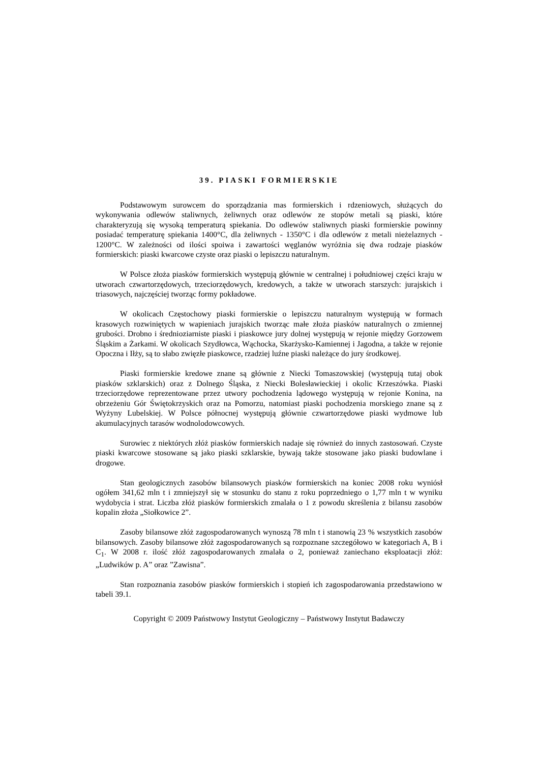39. PIASKI FORMIERSKIE
Podstawowym surowcem do sporządzania mas formierskich i rdzeniowych, służących do wykonywania odlewów staliwnych, żeliwnych oraz odlewów ze stopów metali są piaski, które charakteryzują się wysoką temperaturą spiekania. Do odlewów staliwnych piaski formierskie powinny posiadać temperaturę spiekania 1400°C, dla żeliwnych - 1350°C i dla odlewów z metali nieżelaznych - 1200°C. W zależności od ilości spoiwa i zawartości węglanów wyróżnia się dwa rodzaje piasków formierskich: piaski kwarcowe czyste oraz piaski o lepiszczu naturalnym.
W Polsce złoża piasków formierskich występują głównie w centralnej i południowej części kraju w utworach czwartorzędowych, trzeciorzędowych, kredowych, a także w utworach starszych: jurajskich i triasowych, najczęściej tworząc formy pokładowe.
W okolicach Częstochowy piaski formierskie o lepiszczu naturalnym występują w formach krasowych rozwiniętych w wapieniach jurajskich tworząc małe złoża piasków naturalnych o zmiennej grubości. Drobno i średnioziarniste piaski i piaskowce jury dolnej występują w rejonie między Gorzowem Śląskim a Żarkami. W okolicach Szydłowca, Wąchocka, Skarżysko-Kamiennej i Jagodna, a także w rejonie Opoczna i Iłży, są to słabo zwięzłe piaskowce, rzadziej luźne piaski należące do jury środkowej.
Piaski formierskie kredowe znane są głównie z Niecki Tomaszowskiej (występują tutaj obok piasków szklarskich) oraz z Dolnego Śląska, z Niecki Bolesławieckiej i okolic Krzeszówka. Piaski trzeciorzędowe reprezentowane przez utwory pochodzenia lądowego występują w rejonie Konina, na obrzeżeniu Gór Świętokrzyskich oraz na Pomorzu, natomiast piaski pochodzenia morskiego znane są z Wyżyny Lubelskiej. W Polsce północnej występują głównie czwartorzędowe piaski wydmowe lub akumulacyjnych tarasów wodnolodowcowych.
Surowiec z niektórych złóż piasków formierskich nadaje się również do innych zastosowań. Czyste piaski kwarcowe stosowane są jako piaski szklarskie, bywają także stosowane jako piaski budowlane i drogowe.
Stan geologicznych zasobów bilansowych piasków formierskich na koniec 2008 roku wyniósł ogółem 341,62 mln t i zmniejszył się w stosunku do stanu z roku poprzedniego o 1,77 mln t w wyniku wydobycia i strat. Liczba złóż piasków formierskich zmalała o 1 z powodu skreślenia z bilansu zasobów kopalin złoża „Siołkowice 2”.
Zasoby bilansowe złóż zagospodarowanych wynoszą 78 mln t i stanowią 23 % wszystkich zasobów bilansowych. Zasoby bilansowe złóż zagospodarowanych są rozpoznane szczegółowo w kategoriach A, B i C<sub>1</sub>. W 2008 r. ilość złóż zagospodarowanych zmalała o 2, ponieważ zaniechano eksploatacji złóż: „Ludwików p. A” oraz ”Zawisna”.
Stan rozpoznania zasobów piasków formierskich i stopień ich zagospodarowania przedstawiono w tabeli 39.1.
Copyright © 2009 Państwowy Instytut Geologiczny – Państwowy Instytut Badawczy